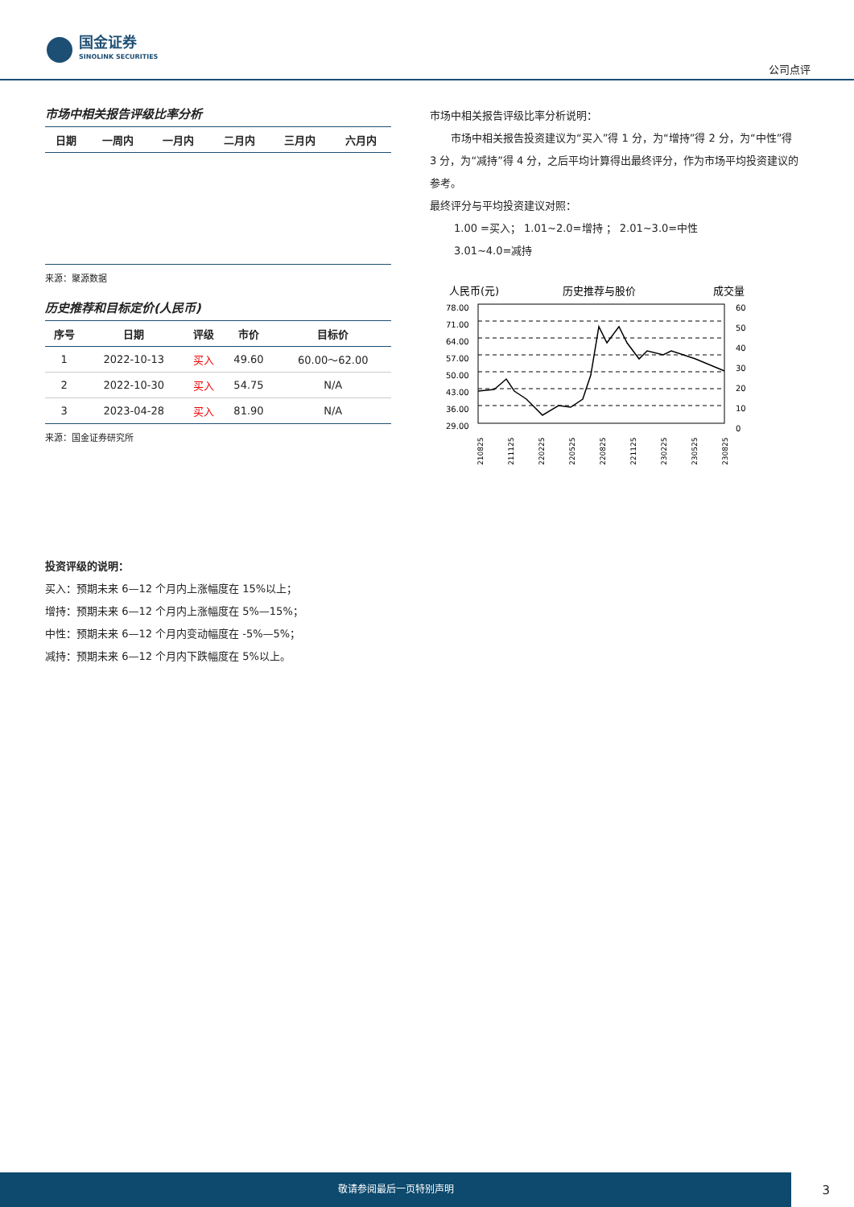国金证券
SINOLINK SECURITIES
公司点评
市场中相关报告评级比率分析
| 日期 | 一周内 | 一月内 | 二月内 | 三月内 | 六月内 |
| --- | --- | --- | --- | --- | --- |
来源：聚源数据
历史推荐和目标定价(人民币)
| 序号 | 日期 | 评级 | 市价 | 目标价 |
| --- | --- | --- | --- | --- |
| 1 | 2022-10-13 | 买入 | 49.60 | 60.00～62.00 |
| 2 | 2022-10-30 | 买入 | 54.75 | N/A |
| 3 | 2023-04-28 | 买入 | 81.90 | N/A |
来源：国金证券研究所
市场中相关报告评级比率分析说明：
市场中相关报告投资建议为“买入”得 1 分，为“增持”得 2 分，为“中性”得 3 分，为“减持”得 4 分，之后平均计算得出最终评分，作为市场平均投资建议的参考。
最终评分与平均投资建议对照：
1.00 =买入； 1.01~2.0=增持 ； 2.01~3.0=中性
3.01~4.0=减持
人民币(元)
历史推荐与股价
成交量
78.00
71.00
64.00
57.00
50.00
43.00
36.00
29.00
60
50
40
30
20
10
0
210825
211125
220225
220525
220825
221125
230225
230525
230825
投资评级的说明：
买入：预期未来 6—12 个月内上涨幅度在 15%以上；
增持：预期未来 6—12 个月内上涨幅度在 5%—15%；
中性：预期未来 6—12 个月内变动幅度在 -5%—5%；
减持：预期未来 6—12 个月内下跌幅度在 5%以上。
敬请参阅最后一页特别声明
3